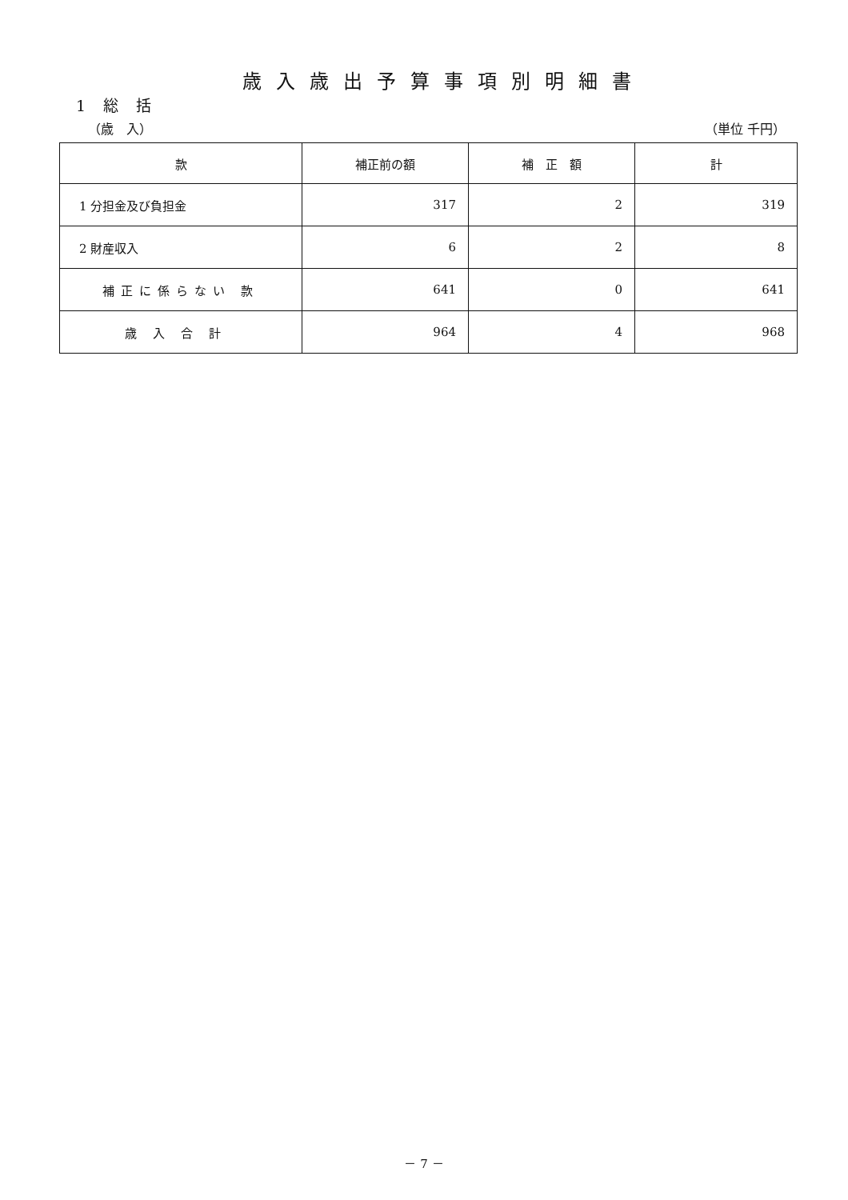歳入歳出予算事項別明細書
1 総 括
（歳　入） （単位 千円）
| 款 | 補正前の額 | 補 正 額 | 計 |
| --- | --- | --- | --- |
| 1 分担金及び負担金 | 317 | 2 | 319 |
| 2 財産収入 | 6 | 2 | 8 |
| 補正に係らない 款 | 641 | 0 | 641 |
| 歳入合計 | 964 | 4 | 968 |
－ 7 －